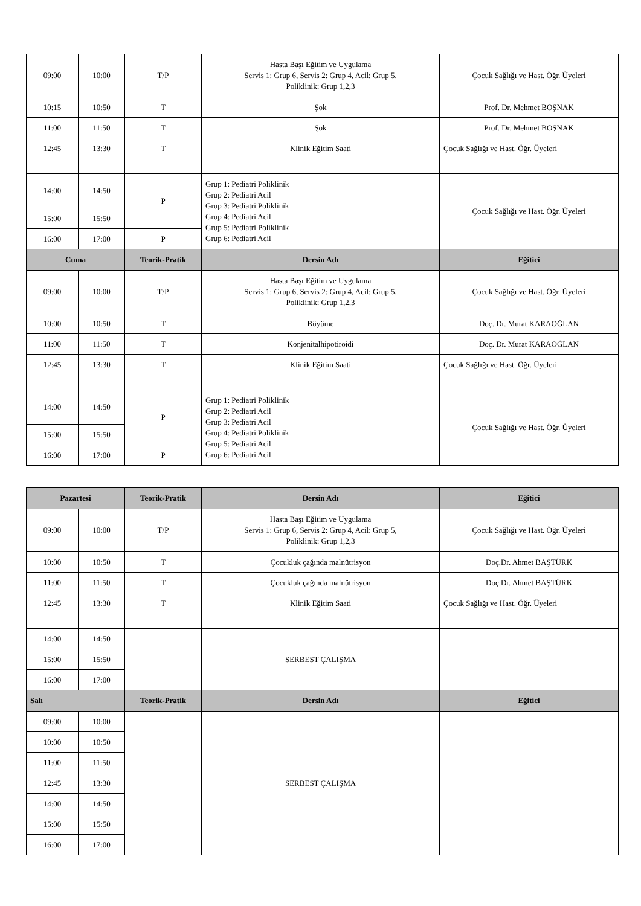| 09:00 | 10:00 | T/P | Hasta Başı Eğitim ve Uygulama Servis 1: Grup 6, Servis 2: Grup 4, Acil: Grup 5, Poliklinik: Grup 1,2,3 | Çocuk Sağlığı ve Hast. Öğr. Üyeleri |
| 10:15 | 10:50 | T | Şok | Prof. Dr. Mehmet BOŞNAK |
| 11:00 | 11:50 | T | Şok | Prof. Dr. Mehmet BOŞNAK |
| 12:45 | 13:30 | T | Klinik Eğitim Saati | Çocuk Sağlığı ve Hast. Öğr. Üyeleri |
| 14:00 | 14:50 | P | Grup 1: Pediatri Poliklinik Grup 2: Pediatri Acil Grup 3: Pediatri Poliklinik Grup 4: Pediatri Acil Grup 5: Pediatri Poliklinik Grup 6: Pediatri Acil | Çocuk Sağlığı ve Hast. Öğr. Üyeleri |
| 15:00 | 15:50 | | | |
| 16:00 | 17:00 | P | | |
| Cuma | | Teorik-Pratik | Dersin Adı | Eğitici |
| 09:00 | 10:00 | T/P | Hasta Başı Eğitim ve Uygulama Servis 1: Grup 6, Servis 2: Grup 4, Acil: Grup 5, Poliklinik: Grup 1,2,3 | Çocuk Sağlığı ve Hast. Öğr. Üyeleri |
| 10:00 | 10:50 | T | Büyüme | Doç. Dr. Murat KARAOĞLAN |
| 11:00 | 11:50 | T | Konjenitalhipotiroidi | Doç. Dr. Murat KARAOĞLAN |
| 12:45 | 13:30 | T | Klinik Eğitim Saati | Çocuk Sağlığı ve Hast. Öğr. Üyeleri |
| 14:00 | 14:50 | P | Grup 1: Pediatri Poliklinik Grup 2: Pediatri Acil Grup 3: Pediatri Acil Grup 4: Pediatri Poliklinik Grup 5: Pediatri Acil Grup 6: Pediatri Acil | Çocuk Sağlığı ve Hast. Öğr. Üyeleri |
| 15:00 | 15:50 | | | |
| 16:00 | 17:00 | P | | |
| Pazartesi | | Teorik-Pratik | Dersin Adı | Eğitici |
| --- | --- | --- | --- | --- |
| 09:00 | 10:00 | T/P | Hasta Başı Eğitim ve Uygulama Servis 1: Grup 6, Servis 2: Grup 4, Acil: Grup 5, Poliklinik: Grup 1,2,3 | Çocuk Sağlığı ve Hast. Öğr. Üyeleri |
| 10:00 | 10:50 | T | Çocukluk çağında malnütrisyon | Doç.Dr. Ahmet BAŞTÜRK |
| 11:00 | 11:50 | T | Çocukluk çağında malnütrisyon | Doç.Dr. Ahmet BAŞTÜRK |
| 12:45 | 13:30 | T | Klinik Eğitim Saati | Çocuk Sağlığı ve Hast. Öğr. Üyeleri |
| 14:00 | 14:50 | | SERBEST ÇALIŞMA | |
| 15:00 | 15:50 | | | |
| 16:00 | 17:00 | | | |
| Salı | | Teorik-Pratik | Dersin Adı | Eğitici |
| 09:00 | 10:00 | | SERBEST ÇALIŞMA | |
| 10:00 | 10:50 | | | |
| 11:00 | 11:50 | | | |
| 12:45 | 13:30 | | | |
| 14:00 | 14:50 | | | |
| 15:00 | 15:50 | | | |
| 16:00 | 17:00 | | | |